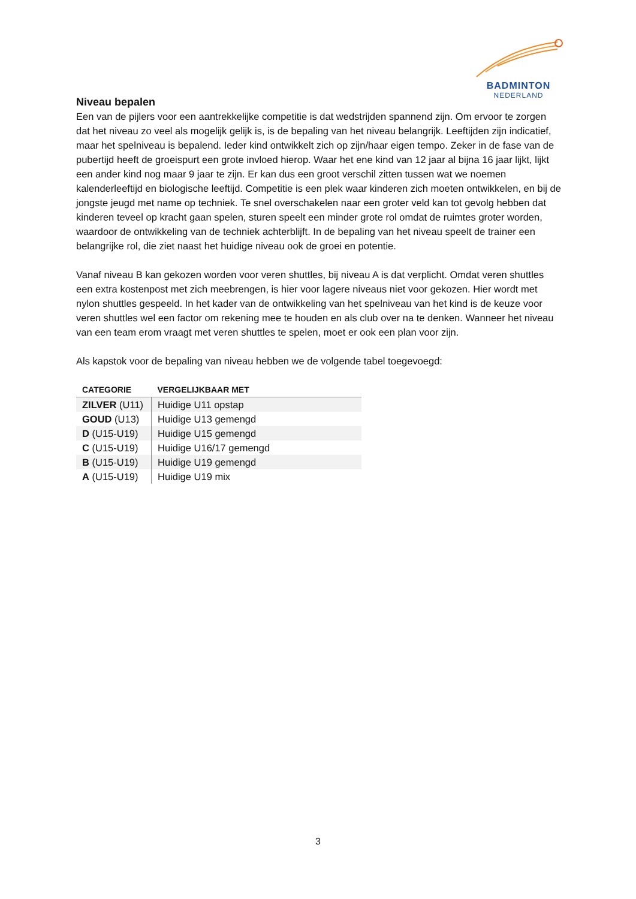BADMINTON
NEDERLAND
Niveau bepalen
Een van de pijlers voor een aantrekkelijke competitie is dat wedstrijden spannend zijn. Om ervoor te zorgen dat het niveau zo veel als mogelijk gelijk is, is de bepaling van het niveau belangrijk. Leeftijden zijn indicatief, maar het spelniveau is bepalend. Ieder kind ontwikkelt zich op zijn/haar eigen tempo. Zeker in de fase van de pubertijd heeft de groeispurt een grote invloed hierop. Waar het ene kind van 12 jaar al bijna 16 jaar lijkt, lijkt een ander kind nog maar 9 jaar te zijn. Er kan dus een groot verschil zitten tussen wat we noemen kalenderleeftijd en biologische leeftijd. Competitie is een plek waar kinderen zich moeten ontwikkelen, en bij de jongste jeugd met name op techniek. Te snel overschakelen naar een groter veld kan tot gevolg hebben dat kinderen teveel op kracht gaan spelen, sturen speelt een minder grote rol omdat de ruimtes groter worden, waardoor de ontwikkeling van de techniek achterblijft. In de bepaling van het niveau speelt de trainer een belangrijke rol, die ziet naast het huidige niveau ook de groei en potentie.
Vanaf niveau B kan gekozen worden voor veren shuttles, bij niveau A is dat verplicht. Omdat veren shuttles een extra kostenpost met zich meebrengen, is hier voor lagere niveaus niet voor gekozen. Hier wordt met nylon shuttles gespeeld. In het kader van de ontwikkeling van het spelniveau van het kind is de keuze voor veren shuttles wel een factor om rekening mee te houden en als club over na te denken. Wanneer het niveau van een team erom vraagt met veren shuttles te spelen, moet er ook een plan voor zijn.
Als kapstok voor de bepaling van niveau hebben we de volgende tabel toegevoegd:
| CATEGORIE | VERGELIJKBAAR MET |
| --- | --- |
| ZILVER (U11) | Huidige U11 opstap |
| GOUD (U13) | Huidige U13 gemengd |
| D (U15-U19) | Huidige U15 gemengd |
| C (U15-U19) | Huidige U16/17 gemengd |
| B (U15-U19) | Huidige U19 gemengd |
| A (U15-U19) | Huidige U19 mix |
3